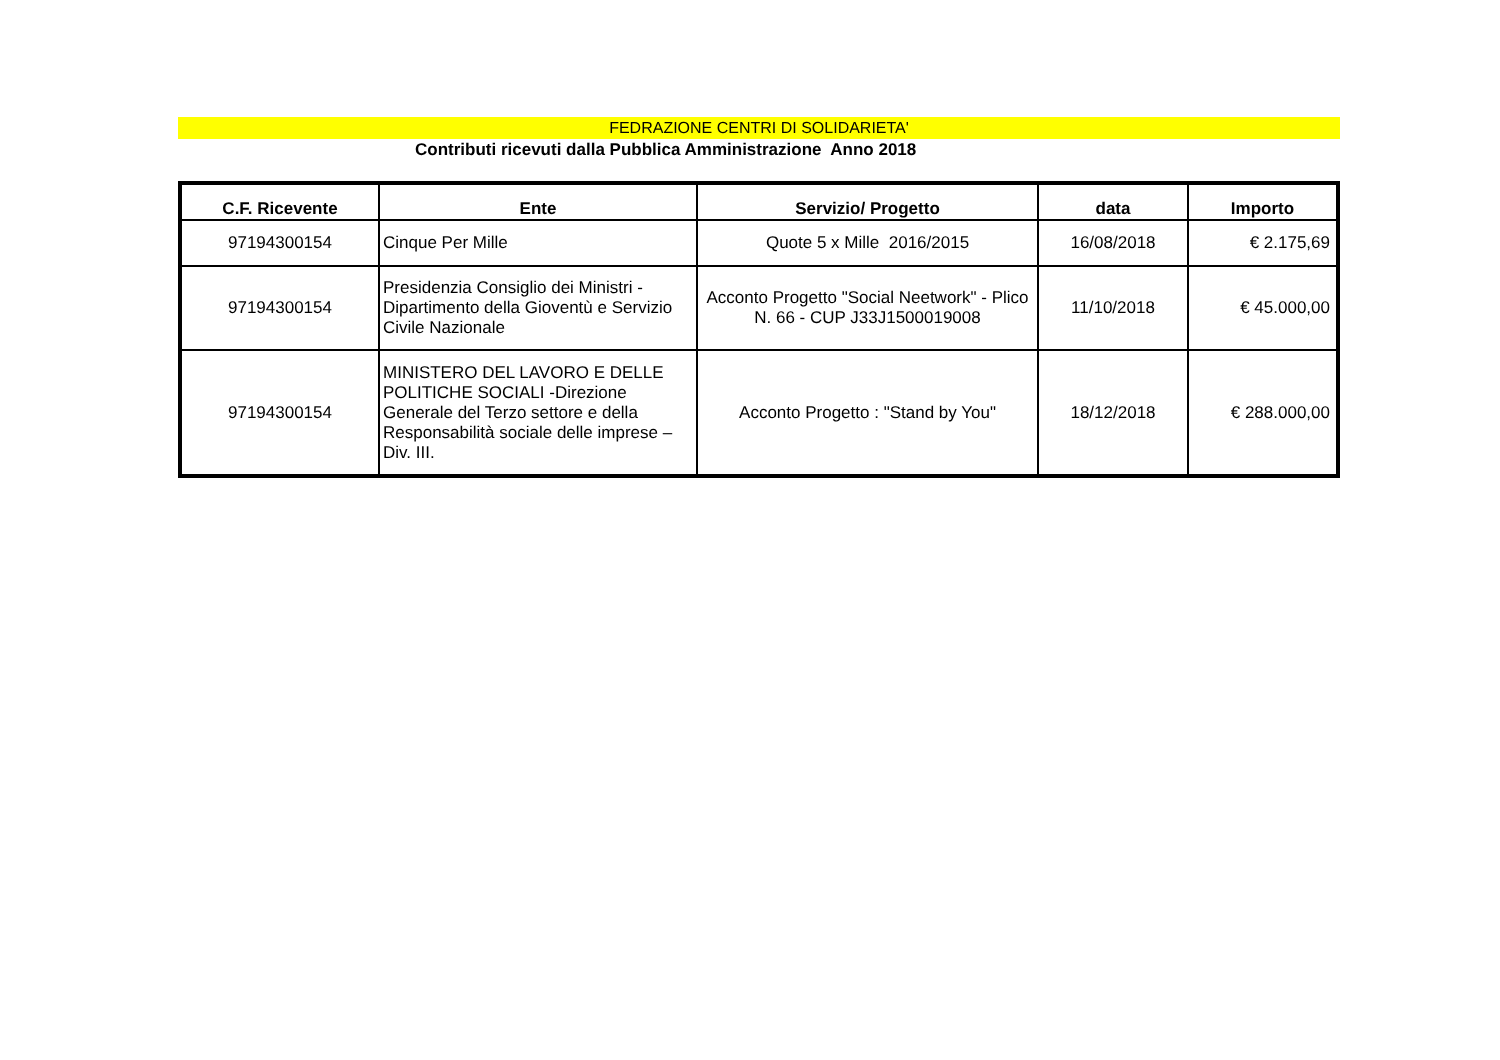FEDRAZIONE CENTRI DI SOLIDARIETA'
Contributi ricevuti dalla Pubblica Amministrazione Anno 2018
| C.F. Ricevente | Ente | Servizio/ Progetto | data | Importo |
| --- | --- | --- | --- | --- |
| 97194300154 | Cinque Per Mille | Quote 5 x Mille 2016/2015 | 16/08/2018 | € 2.175,69 |
| 97194300154 | Presidenzia Consiglio dei Ministri - Dipartimento della Gioventù e Servizio Civile Nazionale | Acconto Progetto "Social Neetwork" - Plico N. 66 - CUP J33J1500019008 | 11/10/2018 | € 45.000,00 |
| 97194300154 | MINISTERO DEL LAVORO E DELLE POLITICHE SOCIALI -Direzione Generale del Terzo settore e della Responsabilità sociale delle imprese – Div. III. | Acconto Progetto : "Stand by You" | 18/12/2018 | € 288.000,00 |